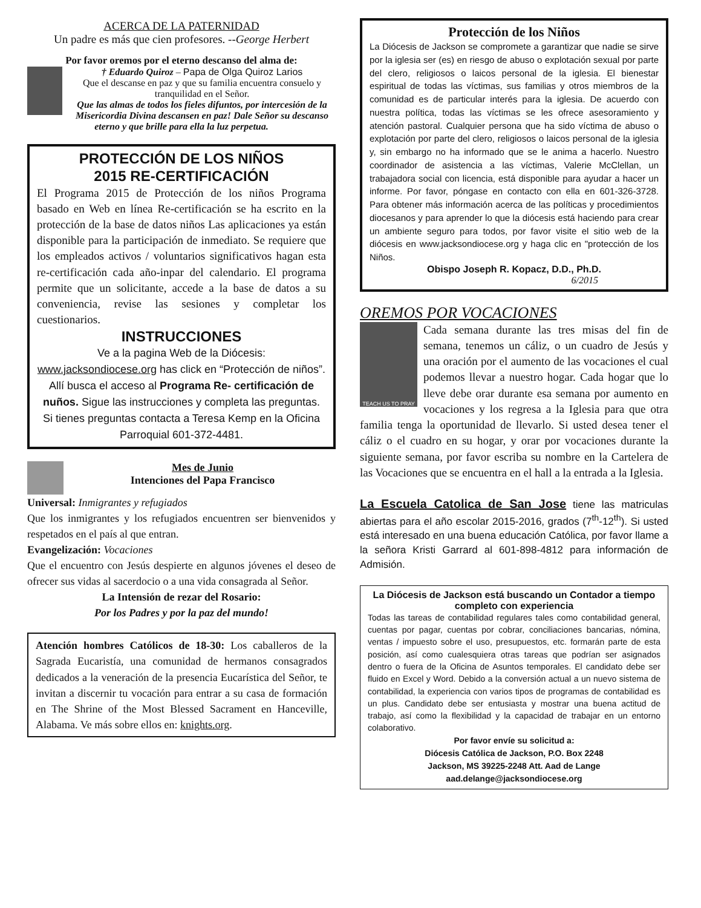ACERCA DE LA PATERNIDAD
Un padre es más que cien profesores. --George Herbert
Por favor oremos por el eterno descanso del alma de:
† Eduardo Quiroz – Papa de Olga Quiroz Larios
Que el descanse en paz y que su familia encuentra consuelo y tranquilidad en el Señor.
Que las almas de todos los fieles difuntos, por intercesión de la Misericordia Divina descansen en paz! Dale Señor su descanso eterno y que brille para ella la luz perpetua.
PROTECCIÓN DE LOS NIÑOS
2015 RE-CERTIFICACIÓN
El Programa 2015 de Protección de los niños Programa basado en Web en línea Re-certificación se ha escrito en la protección de la base de datos niños Las aplicaciones ya están disponible para la participación de inmediato. Se requiere que los empleados activos / voluntarios significativos hagan esta re-certificación cada año-inpar del calendario. El programa permite que un solicitante, accede a la base de datos a su conveniencia, revise las sesiones y completar los cuestionarios.
INSTRUCCIONES
Ve a la pagina Web de la Diócesis: www.jacksondiocese.org has click en “Protección de niños”. Allí busca el acceso al Programa Re- certificación de nuños. Sigue las instrucciones y completa las preguntas. Si tienes preguntas contacta a Teresa Kemp en la Oficina Parroquial 601-372-4481.
Mes de Junio
Intenciones del Papa Francisco
Universal: Inmigrantes y refugiados
Que los inmigrantes y los refugiados encuentren ser bienvenidos y respetados en el país al que entran.
Evangelización: Vocaciones
Que el encuentro con Jesús despierte en algunos jóvenes el deseo de ofrecer sus vidas al sacerdocio o a una vida consagrada al Señor.
La Intensión de rezar del Rosario:
Por los Padres y por la paz del mundo!
Atención hombres Católicos de 18-30: Los caballeros de la Sagrada Eucaristía, una comunidad de hermanos consagrados dedicados a la veneración de la presencia Eucarística del Señor, te invitan a discernir tu vocación para entrar a su casa de formación en The Shrine of the Most Blessed Sacrament en Hanceville, Alabama. Ve más sobre ellos en: knights.org.
Protección de los Niños
La Diócesis de Jackson se compromete a garantizar que nadie se sirve por la iglesia ser (es) en riesgo de abuso o explotación sexual por parte del clero, religiosos o laicos personal de la iglesia. El bienestar espiritual de todas las víctimas, sus familias y otros miembros de la comunidad es de particular interés para la iglesia. De acuerdo con nuestra política, todas las víctimas se les ofrece asesoramiento y atención pastoral. Cualquier persona que ha sido víctima de abuso o explotación por parte del clero, religiosos o laicos personal de la iglesia y, sin embargo no ha informado que se le anima a hacerlo. Nuestro coordinador de asistencia a las víctimas, Valerie McClellan, un trabajadora social con licencia, está disponible para ayudar a hacer un informe. Por favor, póngase en contacto con ella en 601-326-3728. Para obtener más información acerca de las políticas y procedimientos diocesanos y para aprender lo que la diócesis está haciendo para crear un ambiente seguro para todos, por favor visite el sitio web de la diócesis en www.jacksondiocese.org y haga clic en "protección de los Niños.
Obispo Joseph R. Kopacz, D.D., Ph.D.
6/2015
OREMOS POR VOCACIONES
TEACH US TO PRAY
Cada semana durante las tres misas del fin de semana, tenemos un cáliz, o un cuadro de Jesús y una oración por el aumento de las vocaciones el cual podemos llevar a nuestro hogar. Cada hogar que lo lleve debe orar durante esa semana por aumento en vocaciones y los regresa a la Iglesia para que otra familia tenga la oportunidad de llevarlo. Si usted desea tener el cáliz o el cuadro en su hogar, y orar por vocaciones durante la siguiente semana, por favor escriba su nombre en la Cartelera de las Vocaciones que se encuentra en el hall a la entrada a la Iglesia.
La Escuela Catolica de San Jose tiene las matriculas abiertas para el año escolar 2015-2016, grados (7<sup>th</sup>-12<sup>th</sup>). Si usted está interesado en una buena educación Católica, por favor llame a la señora Kristi Garrard al 601-898-4812 para información de Admisión.
La Diócesis de Jackson está buscando un Contador a tiempo completo con experiencia
Todas las tareas de contabilidad regulares tales como contabilidad general, cuentas por pagar, cuentas por cobrar, conciliaciones bancarias, nómina, ventas / impuesto sobre el uso, presupuestos, etc. formarán parte de esta posición, así como cualesquiera otras tareas que podrían ser asignados dentro o fuera de la Oficina de Asuntos temporales. El candidato debe ser fluido en Excel y Word. Debido a la conversión actual a un nuevo sistema de contabilidad, la experiencia con varios tipos de programas de contabilidad es un plus. Candidato debe ser entusiasta y mostrar una buena actitud de trabajo, así como la flexibilidad y la capacidad de trabajar en un entorno colaborativo.
Por favor envíe su solicitud a:
Diócesis Católica de Jackson, P.O. Box 2248
Jackson, MS 39225-2248 Att. Aad de Lange
aad.delange@jacksondiocese.org